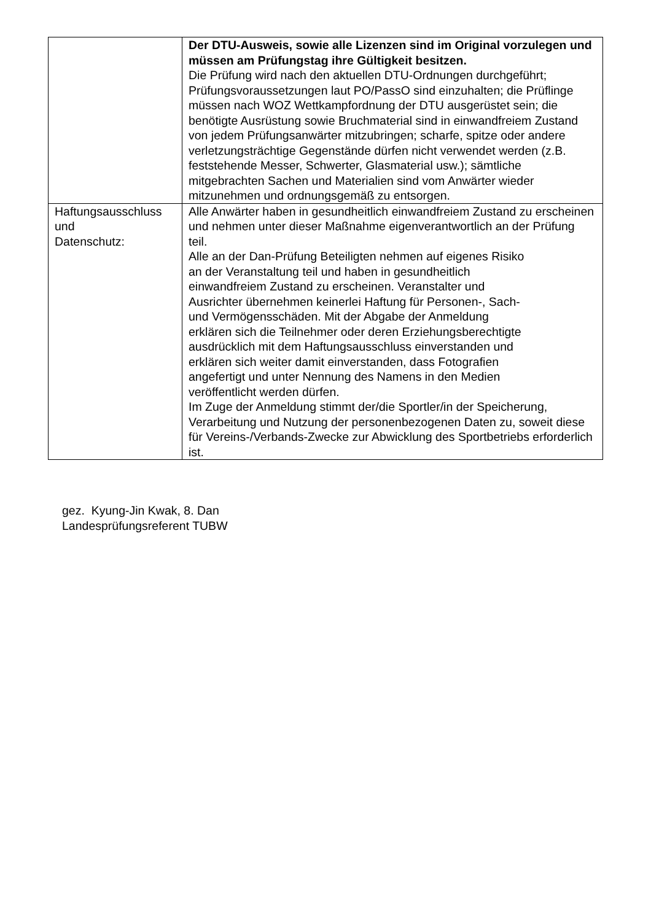| | Der DTU-Ausweis, sowie alle Lizenzen sind im Original vorzulegen und müssen am Prüfungstag ihre Gültigkeit besitzen. Die Prüfung wird nach den aktuellen DTU-Ordnungen durchgeführt; Prüfungsvoraussetzungen laut PO/PassO sind einzuhalten; die Prüflinge müssen nach WOZ Wettkampfordnung der DTU ausgerüstet sein; die benötigte Ausrüstung sowie Bruchmaterial sind in einwandfreiem Zustand von jedem Prüfungsanwärter mitzubringen; scharfe, spitze oder andere verletzungsträchtige Gegenstände dürfen nicht verwendet werden (z.B. feststehende Messer, Schwerter, Glasmaterial usw.); sämtliche mitgebrachten Sachen und Materialien sind vom Anwärter wieder mitzunehmen und ordnungsgemäß zu entsorgen. |
| Haftungsausschluss und Datenschutz: | Alle Anwärter haben in gesundheitlich einwandfreiem Zustand zu erscheinen und nehmen unter dieser Maßnahme eigenverantwortlich an der Prüfung teil. Alle an der Dan-Prüfung Beteiligten nehmen auf eigenes Risiko an der Veranstaltung teil und haben in gesundheitlich einwandfreiem Zustand zu erscheinen. Veranstalter und Ausrichter übernehmen keinerlei Haftung für Personen-, Sach- und Vermögensschäden. Mit der Abgabe der Anmeldung erklären sich die Teilnehmer oder deren Erziehungsberechtigte ausdrücklich mit dem Haftungsausschluss einverstanden und erklären sich weiter damit einverstanden, dass Fotografien angefertigt und unter Nennung des Namens in den Medien veröffentlicht werden dürfen. Im Zuge der Anmeldung stimmt der/die Sportler/in der Speicherung, Verarbeitung und Nutzung der personenbezogenen Daten zu, soweit diese für Vereins-/Verbands-Zwecke zur Abwicklung des Sportbetriebs erforderlich ist. |
gez. Kyung-Jin Kwak, 8. Dan
Landesprüfungsreferent TUBW